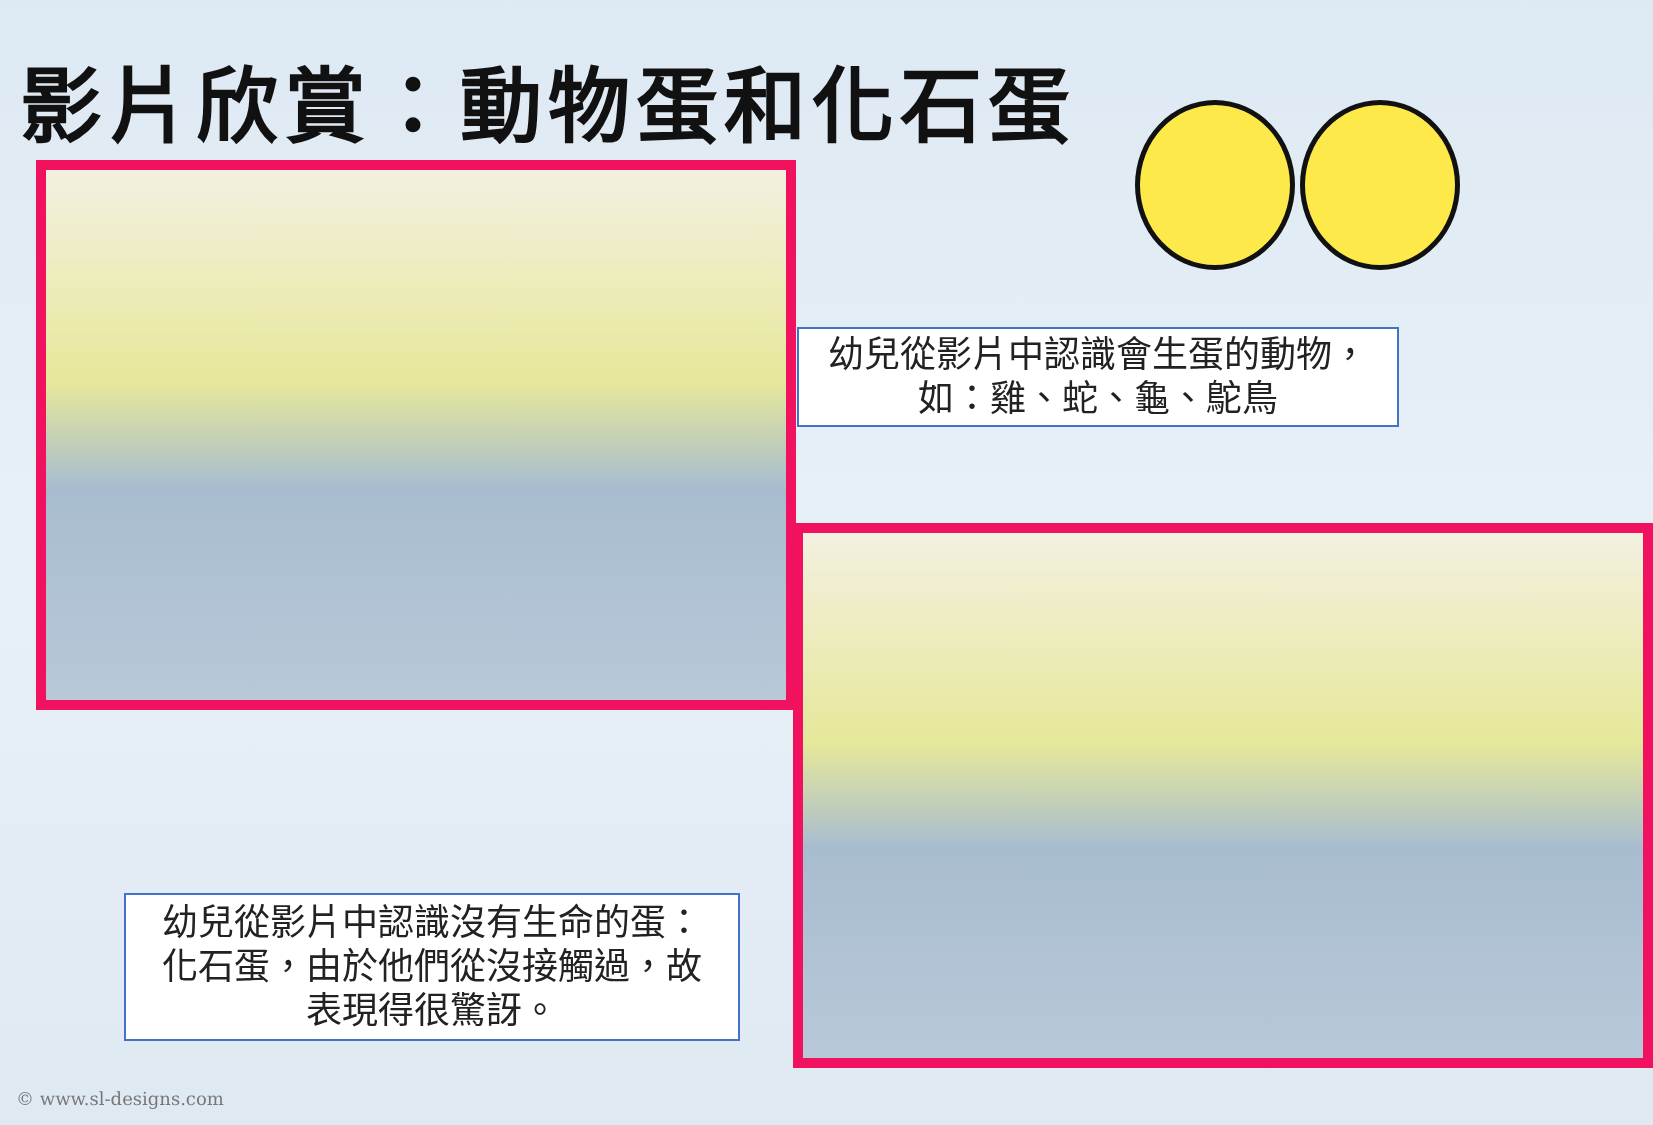影片欣賞：動物蛋和化石蛋
幼兒從影片中認識會生蛋的動物，
如：雞、蛇、龜、鴕鳥
幼兒從影片中認識沒有生命的蛋：
化石蛋，由於他們從沒接觸過，故
表現得很驚訝。
© www.sl-designs.com